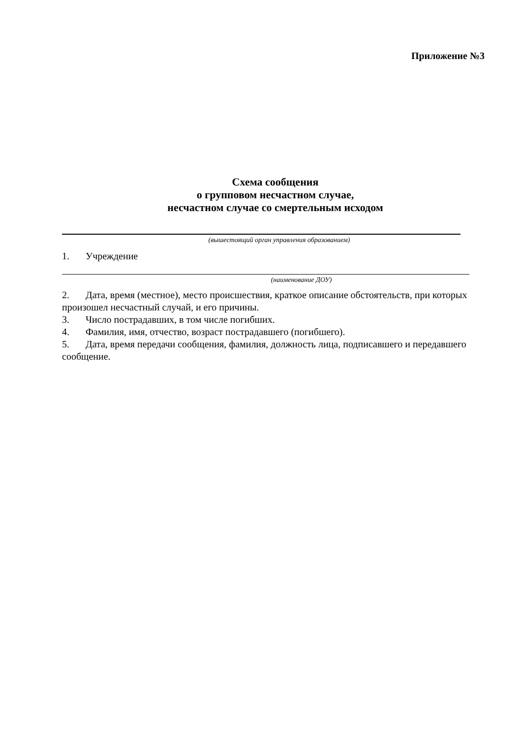Приложение №3
Схема сообщения
о групповом несчастном случае,
несчастном случае со смертельным исходом
(вышестоящий орган управления образованием)
1. Учреждение
(наименование ДОУ)
2. Дата, время (местное), место происшествия, краткое описание обстоятельств, при которых произошел несчастный случай, и его причины.
3. Число пострадавших, в том числе погибших.
4. Фамилия, имя, отчество, возраст пострадавшего (погибшего).
5. Дата, время передачи сообщения, фамилия, должность лица, подписавшего и передавшего сообщение.